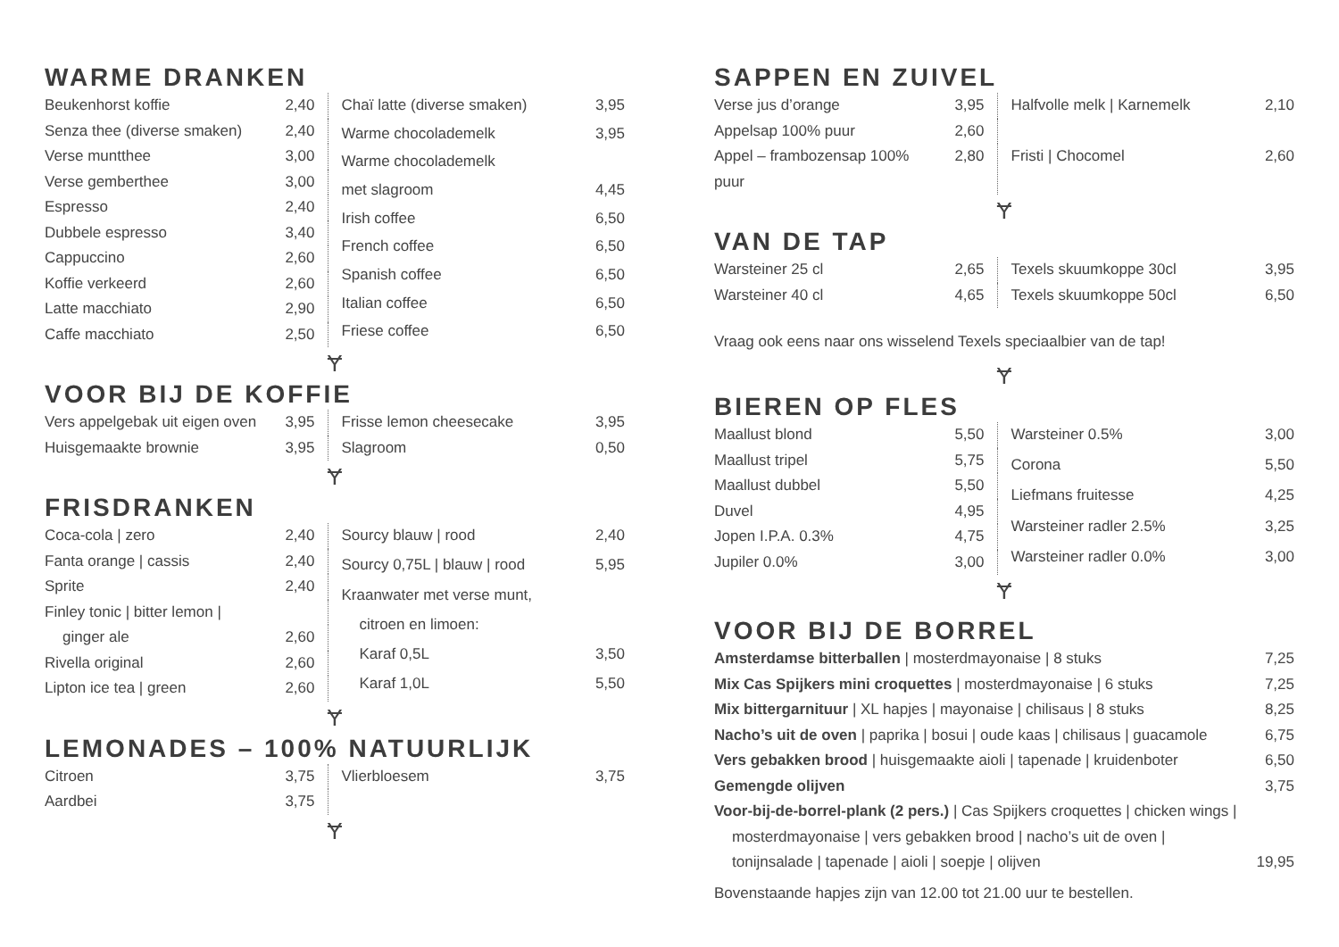WARME DRANKEN
| Beukenhorst koffie | 2,40 |
| Senza thee (diverse smaken) | 2,40 |
| Verse muntthee | 3,00 |
| Verse gemberthee | 3,00 |
| Espresso | 2,40 |
| Dubbele espresso | 3,40 |
| Cappuccino | 2,60 |
| Koffie verkeerd | 2,60 |
| Latte macchiato | 2,90 |
| Caffe macchiato | 2,50 |
| Chaï latte (diverse smaken) | 3,95 |
| Warme chocolademelk | 3,95 |
| Warme chocolademelk | |
| met slagroom | 4,45 |
| Irish coffee | 6,50 |
| French coffee | 6,50 |
| Spanish coffee | 6,50 |
| Italian coffee | 6,50 |
| Friese coffee | 6,50 |
Ɏ
VOOR BIJ DE KOFFIE
| Vers appelgebak uit eigen oven | 3,95 |
| Huisgemaakte brownie | 3,95 |
| Frisse lemon cheesecake | 3,95 |
| Slagroom | 0,50 |
Ɏ
FRISDRANKEN
| Coca-cola / zero | 2,40 |
| Fanta orange / cassis | 2,40 |
| Sprite | 2,40 |
| Finley tonic / bitter lemon / | |
| ginger ale | 2,60 |
| Rivella original | 2,60 |
| Lipton ice tea / green | 2,60 |
| Sourcy blauw / rood | 2,40 |
| Sourcy 0,75L / blauw / rood | 5,95 |
| Kraanwater met verse munt, | |
| citroen en limoen: | |
| Karaf 0,5L | 3,50 |
| Karaf 1,0L | 5,50 |
Ɏ
LEMONADES – 100% NATUURLIJK
| Citroen | 3,75 |
| Aardbei | 3,75 |
| Vlierbloesem | 3,75 |
Ɏ
SAPPEN EN ZUIVEL
| Verse jus d’orange | 3,95 |
| Appelsap 100% puur | 2,60 |
| Appel – frambozensap 100% puur | 2,80 |
| Halfvolle melk / Karnemelk | 2,10 |
| Fristi / Chocomel | 2,60 |
Ɏ
VAN DE TAP
| Warsteiner 25 cl | 2,65 |
| Warsteiner 40 cl | 4,65 |
| Texels skuumkoppe 30cl | 3,95 |
| Texels skuumkoppe 50cl | 6,50 |
Vraag ook eens naar ons wisselend Texels speciaalbier van de tap!
Ɏ
BIEREN OP FLES
| Maallust blond | 5,50 |
| Maallust tripel | 5,75 |
| Maallust dubbel | 5,50 |
| Duvel | 4,95 |
| Jopen I.P.A. 0.3% | 4,75 |
| Jupiler 0.0% | 3,00 |
| Warsteiner 0.5% | 3,00 |
| Corona | 5,50 |
| Liefmans fruitesse | 4,25 |
| Warsteiner radler 2.5% | 3,25 |
| Warsteiner radler 0.0% | 3,00 |
Ɏ
VOOR BIJ DE BORREL
| Amsterdamse bitterballen / mosterdmayonaise / 8 stuks | 7,25 |
| Mix Cas Spijkers mini croquettes / mosterdmayonaise / 6 stuks | 7,25 |
| Mix bittergarnituur / XL hapjes / mayonaise / chilisaus / 8 stuks | 8,25 |
| Nacho’s uit de oven / paprika / bosui / oude kaas / chilisaus / guacamole | 6,75 |
| Vers gebakken brood / huisgemaakte aioli / tapenade / kruidenboter | 6,50 |
| Gemengde olijven | 3,75 |
| Voor-bij-de-borrel-plank (2 pers.) / Cas Spijkers croquettes / chicken wings / | |
| mosterdmayonaise / vers gebakken brood / nacho’s uit de oven / | |
| tonijnsalade / tapenade / aioli / soepje / olijven | 19,95 |
Bovenstaande hapjes zijn van 12.00 tot 21.00 uur te bestellen.